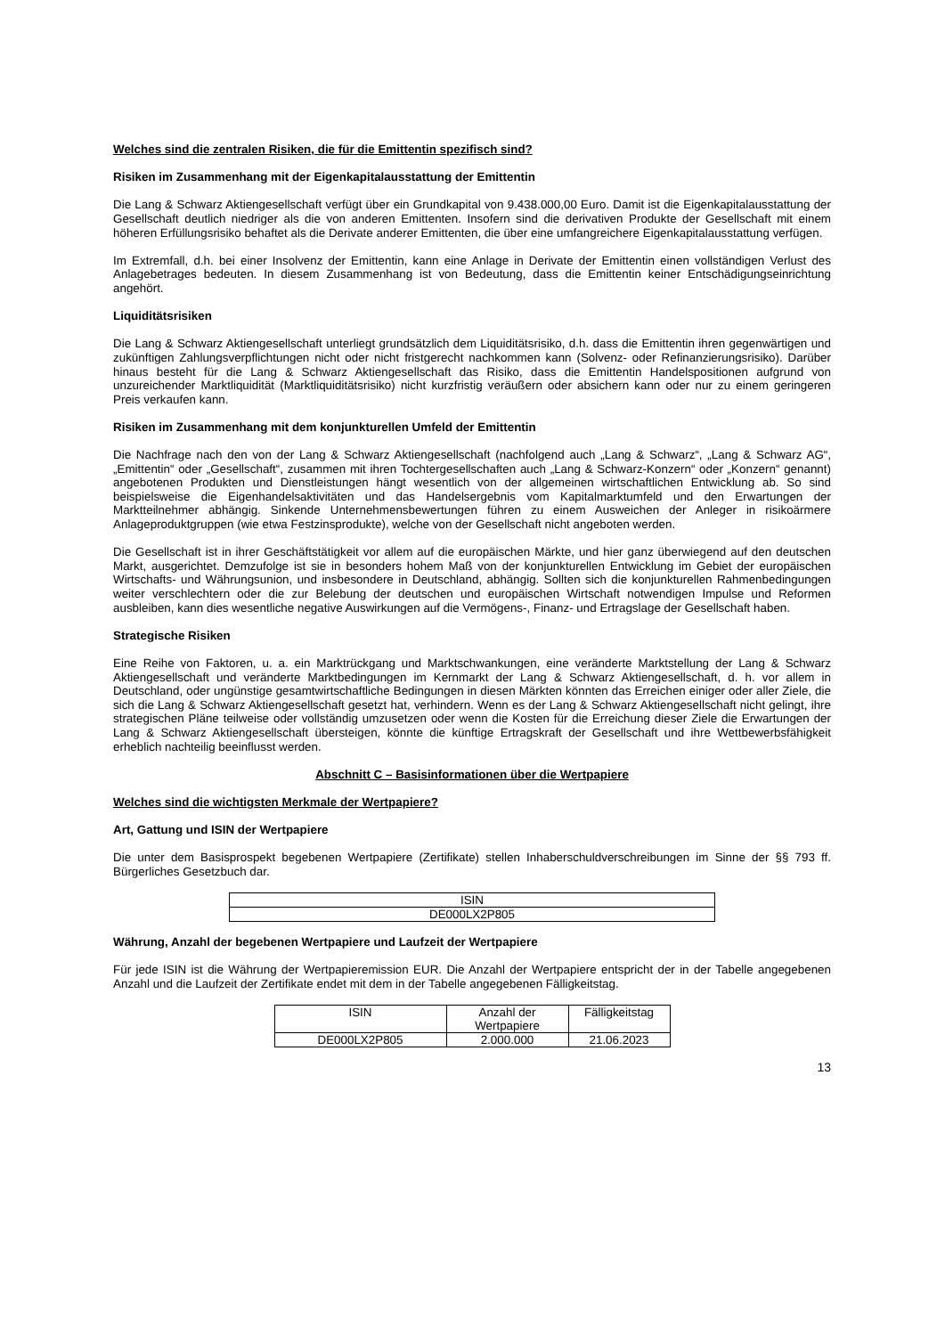Welches sind die zentralen Risiken, die für die Emittentin spezifisch sind?
Risiken im Zusammenhang mit der Eigenkapitalausstattung der Emittentin
Die Lang & Schwarz Aktiengesellschaft verfügt über ein Grundkapital von 9.438.000,00 Euro. Damit ist die Eigen­kapitalausstattung der Gesellschaft deutlich niedriger als die von anderen Emittenten. Insofern sind die derivativen Produkte der Gesellschaft mit einem höheren Erfüllungsrisiko behaftet als die Derivate anderer Emittenten, die über eine umfangreichere Eigenkapitalausstattung verfügen.
Im Extremfall, d.h. bei einer Insolvenz der Emittentin, kann eine Anlage in Derivate der Emittentin einen vollständigen Verlust des Anlagebetrages bedeuten. In diesem Zusammenhang ist von Bedeutung, dass die Emittentin keiner Entschädigungseinrichtung angehört.
Liquiditätsrisiken
Die Lang & Schwarz Aktiengesellschaft unterliegt grundsätzlich dem Liquiditätsrisiko, d.h. dass die Emittentin ihren gegenwärtigen und zukünftigen Zahlungsverpflichtungen nicht oder nicht fristgerecht nachkommen kann (Solvenz- oder Refinanzierungsrisiko). Darüber hinaus besteht für die Lang & Schwarz Aktiengesellschaft das Risiko, dass die Emittentin Handelspositionen aufgrund von unzureichender Marktliquidität (Marktliquiditätsrisiko) nicht kurzfristig veräußern oder absichern kann oder nur zu einem geringeren Preis verkaufen kann.
Risiken im Zusammenhang mit dem konjunkturellen Umfeld der Emittentin
Die Nachfrage nach den von der Lang & Schwarz Aktiengesellschaft (nachfolgend auch „Lang & Schwarz“, „Lang & Schwarz AG“, „Emittentin“ oder „Gesellschaft“, zusammen mit ihren Tochtergesellschaften auch „Lang & Schwarz-Konzern“ oder „Konzern“ genannt) angebotenen Produkten und Dienstleistungen hängt wesentlich von der allgemeinen wirtschaftlichen Entwicklung ab. So sind beispielsweise die Eigenhandelsaktivitäten und das Handelsergebnis vom Kapitalmarktumfeld und den Erwartungen der Marktteilnehmer abhängig. Sinkende Unternehmensbewertungen führen zu einem Ausweichen der Anleger in risikoärmere Anlageproduktgruppen (wie etwa Festzinsprodukte), welche von der Gesellschaft nicht angeboten werden.
Die Gesellschaft ist in ihrer Geschäftstätigkeit vor allem auf die europäischen Märkte, und hier ganz überwiegend auf den deutschen Markt, ausgerichtet. Demzufolge ist sie in besonders hohem Maß von der konjunkturellen Entwicklung im Gebiet der europäischen Wirtschafts- und Währungsunion, und insbesondere in Deutschland, abhängig. Sollten sich die konjunkturellen Rahmenbedingungen weiter verschlechtern oder die zur Belebung der deutschen und europäischen Wirtschaft notwendigen Impulse und Reformen ausbleiben, kann dies wesentliche negative Auswirkungen auf die Vermögens-, Finanz- und Ertragslage der Gesellschaft haben.
Strategische Risiken
Eine Reihe von Faktoren, u. a. ein Marktrückgang und Marktschwankungen, eine veränderte Marktstellung der Lang & Schwarz Aktiengesellschaft und veränderte Marktbedingungen im Kernmarkt der Lang & Schwarz Aktiengesellschaft, d. h. vor allem in Deutschland, oder ungünstige gesamtwirtschaftliche Bedingungen in diesen Märkten könnten das Erreichen einiger oder aller Ziele, die sich die Lang & Schwarz Aktiengesellschaft gesetzt hat, verhindern. Wenn es der Lang & Schwarz Aktiengesellschaft nicht gelingt, ihre strategischen Pläne teilweise oder vollständig umzusetzen oder wenn die Kosten für die Erreichung dieser Ziele die Erwartungen der Lang & Schwarz Aktiengesellschaft übersteigen, könnte die künftige Ertragskraft der Gesellschaft und ihre Wettbewerbsfähigkeit erheblich nachteilig beeinflusst werden.
Abschnitt C – Basisinformationen über die Wertpapiere
Welches sind die wichtigsten Merkmale der Wertpapiere?
Art, Gattung und ISIN der Wertpapiere
Die unter dem Basisprospekt begebenen Wertpapiere (Zertifikate) stellen Inhaberschuldverschreibungen im Sinne der §§ 793 ff. Bürgerliches Gesetzbuch dar.
| ISIN |
| DE000LX2P805 |
Währung, Anzahl der begebenen Wertpapiere und Laufzeit der Wertpapiere
Für jede ISIN ist die Währung der Wertpapieremission EUR. Die Anzahl der Wertpapiere entspricht der in der Tabelle angegebenen Anzahl und die Laufzeit der Zertifikate endet mit dem in der Tabelle angegebenen Fälligkeitstag.
| ISIN | Anzahl der Wertpapiere | Fälligkeitstag |
| DE000LX2P805 | 2.000.000 | 21.06.2023 |
13